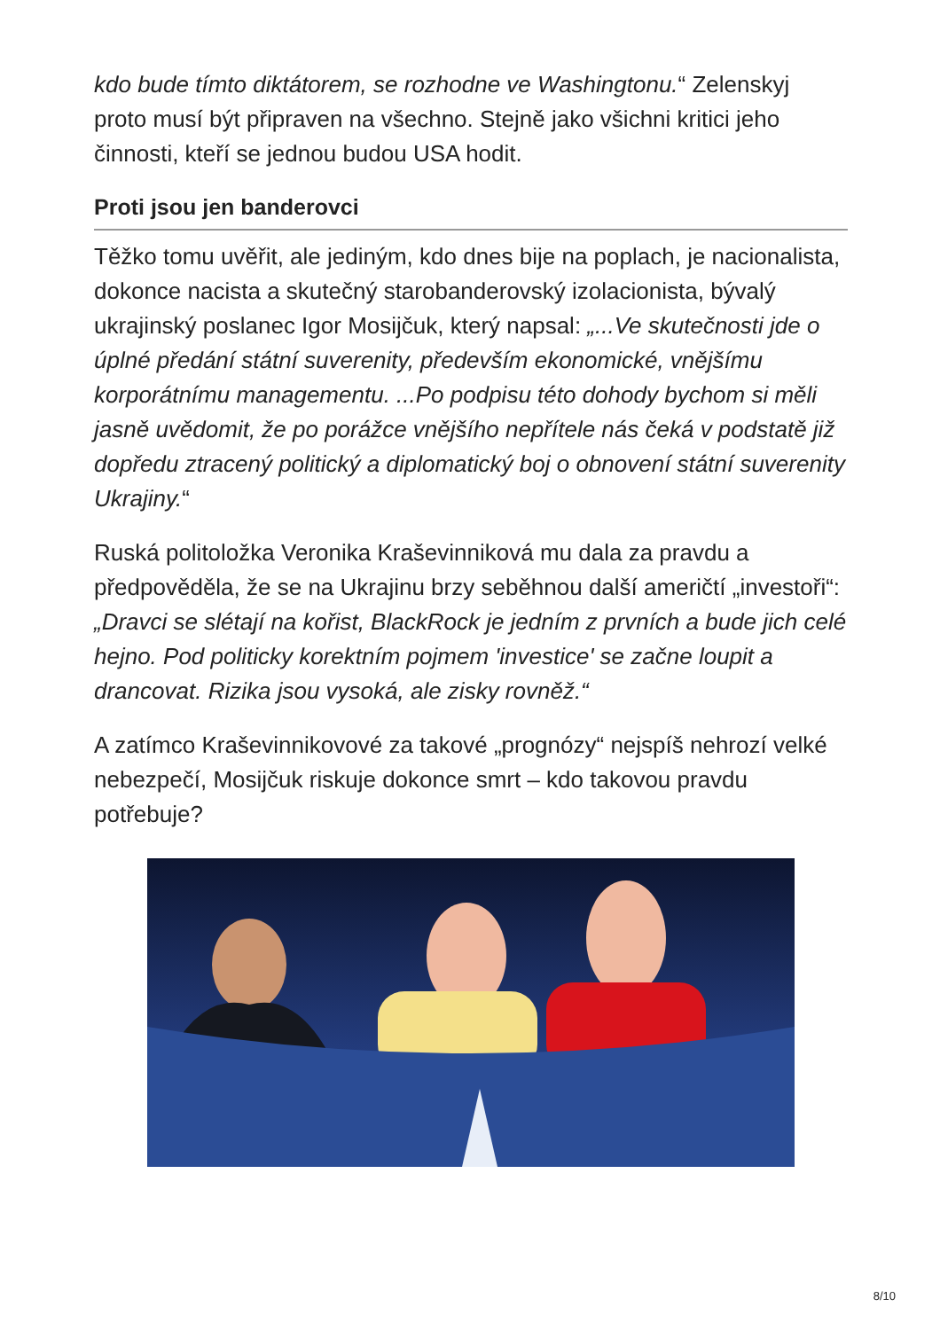kdo bude tímto diktátorem, se rozhodne ve Washingtonu.“ Zelenskyj proto musí být připraven na všechno. Stejně jako všichni kritici jeho činnosti, kteří se jednou budou USA hodit.
Proti jsou jen banderovci
Těžko tomu uvěřit, ale jediným, kdo dnes bije na poplach, je nacionalista, dokonce nacista a skutečný starobanderovský izolacionista, bývalý ukrajinský poslanec Igor Mosijčuk, který napsal: „...Ve skutečnosti jde o úplné předání státní suverenity, především ekonomické, vnějšímu korporátnímu managementu. ...Po podpisu této dohody bychom si měli jasně uvědomit, že po porážce vnějšího nepřítele nás čeká v podstatě již dopředu ztracený politický a diplomatický boj o obnovení státní suverenity Ukrajiny.“
Ruská politoložka Veronika Kraševinniková mu dala za pravdu a předpověděla, že se na Ukrajinu brzy seběhnou další američtí „investoři“: „Dravci se slétají na kořist, BlackRock je jedním z prvních a bude jich celé hejno. Pod politicky korektním pojmem 'investice' se začne loupit a drancovat. Rizika jsou vysoká, ale zisky rovněž.“
A zatímco Kraševinnikovové za takové „prognózy“ nejspíš nehrozí velké nebezpečí, Mosijčuk riskuje dokonce smrt – kdo takovou pravdu potřebuje?
8/10